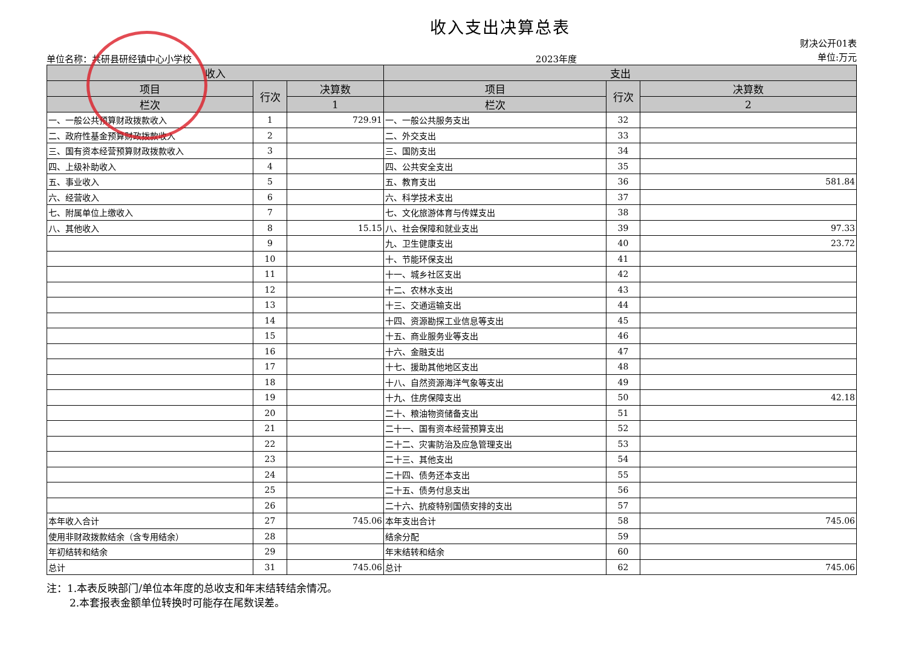收入支出决算总表
单位名称：共研县研经镇中心小学校 2023年度 财决公开01表
单位:万元
| 收入 | | | 支出 | | |
| --- | --- | --- | --- | --- | --- |
| 项目 | 行次 | 决算数 | 项目 | 行次 | 决算数 |
| 栏次 | | 1 | 栏次 | | 2 |
| 一、一般公共预算财政拨款收入 | 1 | 729.91 | 一、一般公共服务支出 | 32 | |
| 二、政府性基金预算财政拨款收入 | 2 | | 二、外交支出 | 33 | |
| 三、国有资本经营预算财政拨款收入 | 3 | | 三、国防支出 | 34 | |
| 四、上级补助收入 | 4 | | 四、公共安全支出 | 35 | |
| 五、事业收入 | 5 | | 五、教育支出 | 36 | 581.84 |
| 六、经营收入 | 6 | | 六、科学技术支出 | 37 | |
| 七、附属单位上缴收入 | 7 | | 七、文化旅游体育与传媒支出 | 38 | |
| 八、其他收入 | 8 | 15.15 | 八、社会保障和就业支出 | 39 | 97.33 |
| | 9 | | 九、卫生健康支出 | 40 | 23.72 |
| | 10 | | 十、节能环保支出 | 41 | |
| | 11 | | 十一、城乡社区支出 | 42 | |
| | 12 | | 十二、农林水支出 | 43 | |
| | 13 | | 十三、交通运输支出 | 44 | |
| | 14 | | 十四、资源勘探工业信息等支出 | 45 | |
| | 15 | | 十五、商业服务业等支出 | 46 | |
| | 16 | | 十六、金融支出 | 47 | |
| | 17 | | 十七、援助其他地区支出 | 48 | |
| | 18 | | 十八、自然资源海洋气象等支出 | 49 | |
| | 19 | | 十九、住房保障支出 | 50 | 42.18 |
| | 20 | | 二十、粮油物资储备支出 | 51 | |
| | 21 | | 二十一、国有资本经营预算支出 | 52 | |
| | 22 | | 二十二、灾害防治及应急管理支出 | 53 | |
| | 23 | | 二十三、其他支出 | 54 | |
| | 24 | | 二十四、债务还本支出 | 55 | |
| | 25 | | 二十五、债务付息支出 | 56 | |
| | 26 | | 二十六、抗疫特别国债安排的支出 | 57 | |
| 本年收入合计 | 27 | 745.06 | 本年支出合计 | 58 | 745.06 |
| 使用非财政拨款结余（含专用结余） | 28 | | 结余分配 | 59 | |
| 年初结转和结余 | 29 | | 年末结转和结余 | 60 | |
| 总计 | 31 | 745.06 | 总计 | 62 | 745.06 |
注：1.本表反映部门/单位本年度的总收支和年末结转结余情况。
2.本套报表金额单位转换时可能存在尾数误差。